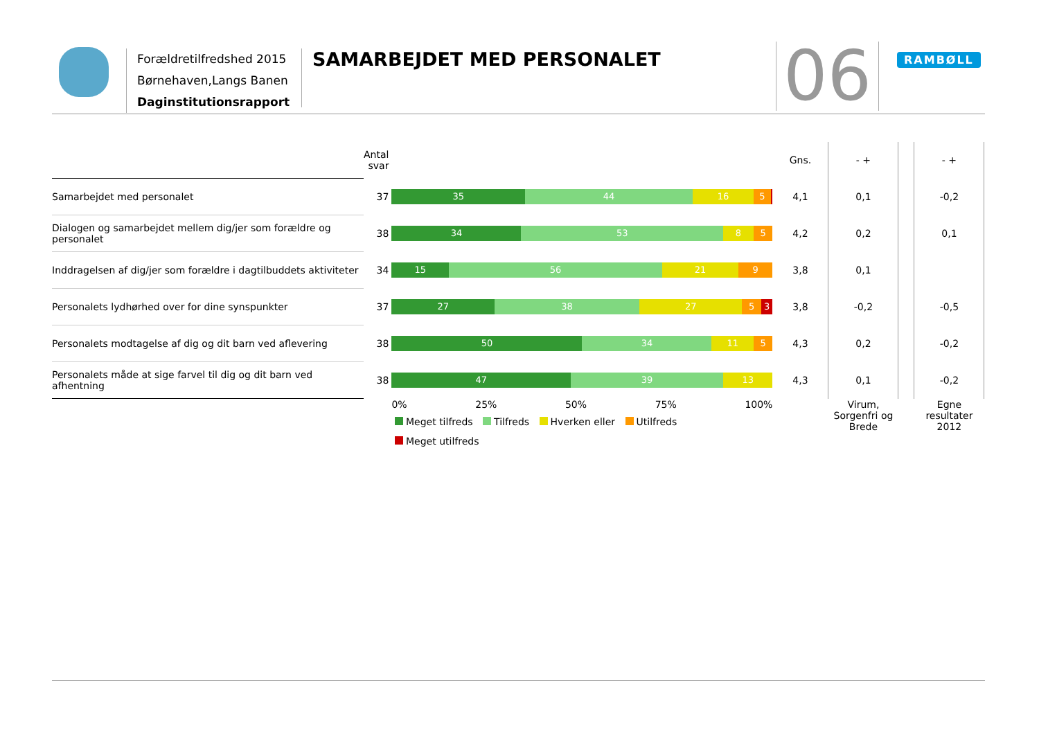Forældretilfredshed 2015
Børnehaven,Langs Banen
Daginstitutionsrapport
SAMARBEJDET MED PERSONALET 06 RAMBØLL
| | Antal svar | | Gns. | - + | | - + |
| --- | --- | --- | --- | --- | --- | --- |
| Samarbejdet med personalet | 37 | 35 44 16 5 | 4,1 | 0,1 | | -0,2 |
| Dialogen og samarbejdet mellem dig/jer som forældre og personalet | 38 | 34 53 8 5 | 4,2 | 0,2 | | 0,1 |
| Inddragelsen af dig/jer som forældre i dagtilbuddets aktiviteter | 34 | 15 56 21 9 | 3,8 | 0,1 | | |
| Personalets lydhørhed over for dine synspunkter | 37 | 27 38 27 5 3 | 3,8 | -0,2 | | -0,5 |
| Personalets modtagelse af dig og dit barn ved aflevering | 38 | 50 34 11 5 | 4,3 | 0,2 | | -0,2 |
| Personalets måde at sige farvel til dig og dit barn ved afhentning | 38 | 47 39 13 | 4,3 | 0,1 | | -0,2 |
| | | 0% 25% 50% 75% 100% | | Virum, Sorgenfri og Brede | | Egne resultater 2012 |
Meget tilfreds Tilfreds Hverken eller Utilfreds
Meget utilfreds